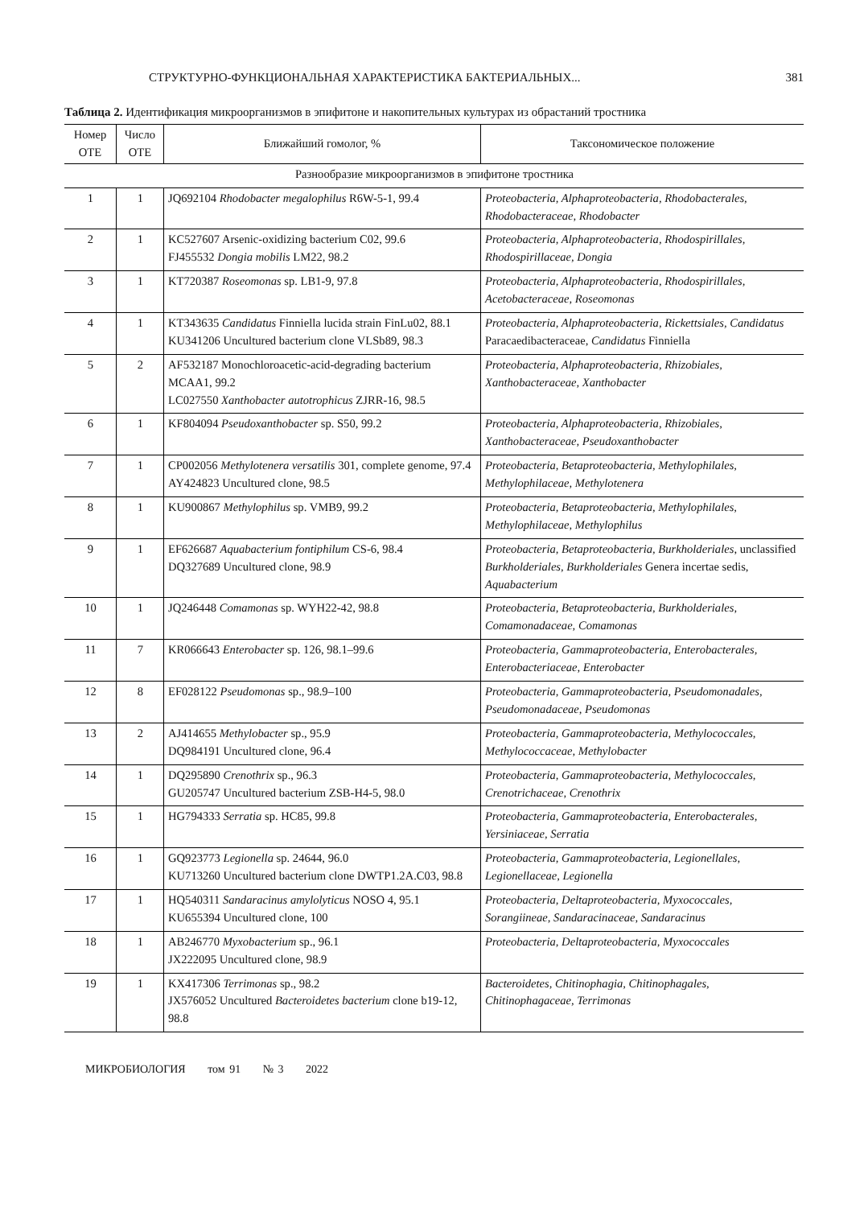СТРУКТУРНО-ФУНКЦИОНАЛЬНАЯ ХАРАКТЕРИСТИКА БАКТЕРИАЛЬНЫХ... 381
Таблица 2. Идентификация микроорганизмов в эпифитоне и накопительных культурах из обрастаний тростника
| Номер ОТЕ | Число ОТЕ | Ближайший гомолог, % | Таксономическое положение |
| --- | --- | --- | --- |
| Разнообразие микроорганизмов в эпифитоне тростника | | | |
| 1 | 1 | JQ692104 Rhodobacter megalophilus R6W-5-1, 99.4 | Proteobacteria, Alphaproteobacteria, Rhodobacterales, Rhodobacteraceae, Rhodobacter |
| 2 | 1 | KC527607 Arsenic-oxidizing bacterium C02, 99.6 FJ455532 Dongia mobilis LM22, 98.2 | Proteobacteria, Alphaproteobacteria, Rhodospirillales, Rhodospirillaceae, Dongia |
| 3 | 1 | KT720387 Roseomonas sp. LB1-9, 97.8 | Proteobacteria, Alphaproteobacteria, Rhodospirillales, Acetobacteraceae, Roseomonas |
| 4 | 1 | KT343635 Candidatus Finniella lucida strain FinLu02, 88.1 KU341206 Uncultured bacterium clone VLSb89, 98.3 | Proteobacteria, Alphaproteobacteria, Rickettsiales, Candidatus Paracaedibacteraceae, Candidatus Finniella |
| 5 | 2 | AF532187 Monochloroacetic-acid-degrading bacterium MCAA1, 99.2 LC027550 Xanthobacter autotrophicus ZJRR-16, 98.5 | Proteobacteria, Alphaproteobacteria, Rhizobiales, Xanthobacteraceae, Xanthobacter |
| 6 | 1 | KF804094 Pseudoxanthobacter sp. S50, 99.2 | Proteobacteria, Alphaproteobacteria, Rhizobiales, Xanthobacteraceae, Pseudoxanthobacter |
| 7 | 1 | CP002056 Methylotenera versatilis 301, complete genome, 97.4 AY424823 Uncultured clone, 98.5 | Proteobacteria, Betaproteobacteria, Methylophilales, Methylophilaceae, Methylotenera |
| 8 | 1 | KU900867 Methylophilus sp. VMB9, 99.2 | Proteobacteria, Betaproteobacteria, Methylophilales, Methylophilaceae, Methylophilus |
| 9 | 1 | EF626687 Aquabacterium fontiphilum CS-6, 98.4 DQ327689 Uncultured clone, 98.9 | Proteobacteria, Betaproteobacteria, Burkholderiales , unclassified Burkholderiales, Burkholderiales Genera incertae sedis, Aquabacterium |
| 10 | 1 | JQ246448 Comamonas sp. WYH22-42, 98.8 | Proteobacteria, Betaproteobacteria, Burkholderiales, Comamonadaceae, Comamonas |
| 11 | 7 | KR066643 Enterobacter sp. 126, 98.1–99.6 | Proteobacteria, Gammaproteobacteria, Enterobacterales, Enterobacteriaceae, Enterobacter |
| 12 | 8 | EF028122 Pseudomonas sp., 98.9–100 | Proteobacteria, Gammaproteobacteria, Pseudomonadales, Pseudomonadaceae, Pseudomonas |
| 13 | 2 | AJ414655 Methylobacter sp., 95.9 DQ984191 Uncultured clone, 96.4 | Proteobacteria, Gammaproteobacteria, Methylococcales, Methylococcaceae, Methylobacter |
| 14 | 1 | DQ295890 Crenothrix sp., 96.3 GU205747 Uncultured bacterium ZSB-H4-5, 98.0 | Proteobacteria, Gammaproteobacteria, Methylococcales, Crenotrichaceae, Crenothrix |
| 15 | 1 | HG794333 Serratia sp. HC85, 99.8 | Proteobacteria, Gammaproteobacteria, Enterobacterales, Yersiniaceae, Serratia |
| 16 | 1 | GQ923773 Legionella sp. 24644, 96.0 KU713260 Uncultured bacterium clone DWTP1.2A.C03, 98.8 | Proteobacteria, Gammaproteobacteria, Legionellales, Legionellaceae, Legionella |
| 17 | 1 | HQ540311 Sandaracinus amylolyticus NOSO 4, 95.1 KU655394 Uncultured clone, 100 | Proteobacteria, Deltaproteobacteria, Myxococcales, Sorangiineae, Sandaracinaceae, Sandaracinus |
| 18 | 1 | AB246770 Myxobacterium sp., 96.1 JX222095 Uncultured clone, 98.9 | Proteobacteria, Deltaproteobacteria, Myxococcales |
| 19 | 1 | KX417306 Terrimonas sp., 98.2 JX576052 Uncultured Bacteroidetes bacterium clone b19-12, 98.8 | Bacteroidetes, Chitinophagia, Chitinophagales, Chitinophagaceae, Terrimonas |
МИКРОБИОЛОГИЯ том 91 № 3 2022